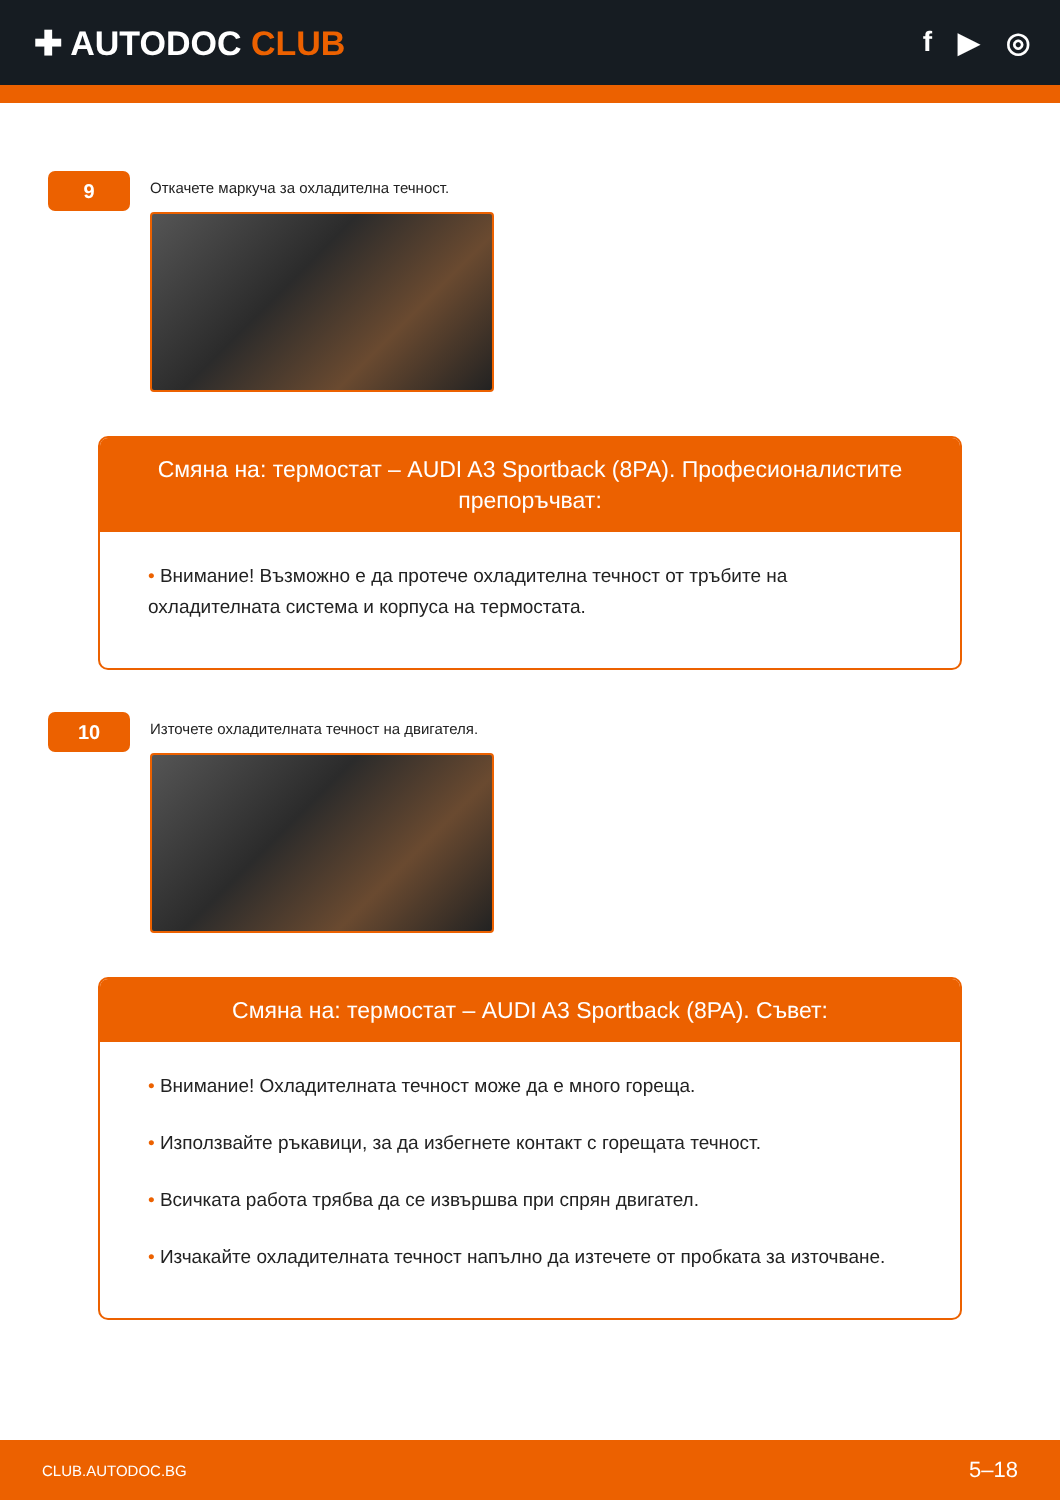✚ AUTODOC CLUB
f ▶ ◎
9
Откачете маркуча за охладителна течност.
Смяна на: термостат – AUDI A3 Sportback (8PA). Професионалистите препоръчват:
• Внимание! Възможно е да протече охладителна течност от тръбите на охладителната система и корпуса на термостата.
10
Източете охладителната течност на двигателя.
Смяна на: термостат – AUDI A3 Sportback (8PA). Съвет:
• Внимание! Охладителната течност може да е много гореща.
• Използвайте ръкавици, за да избегнете контакт с горещата течност.
• Всичката работа трябва да се извършва при спрян двигател.
• Изчакайте охладителната течност напълно да изтечете от пробката за източване.
CLUB.AUTODOC.BG 5–18